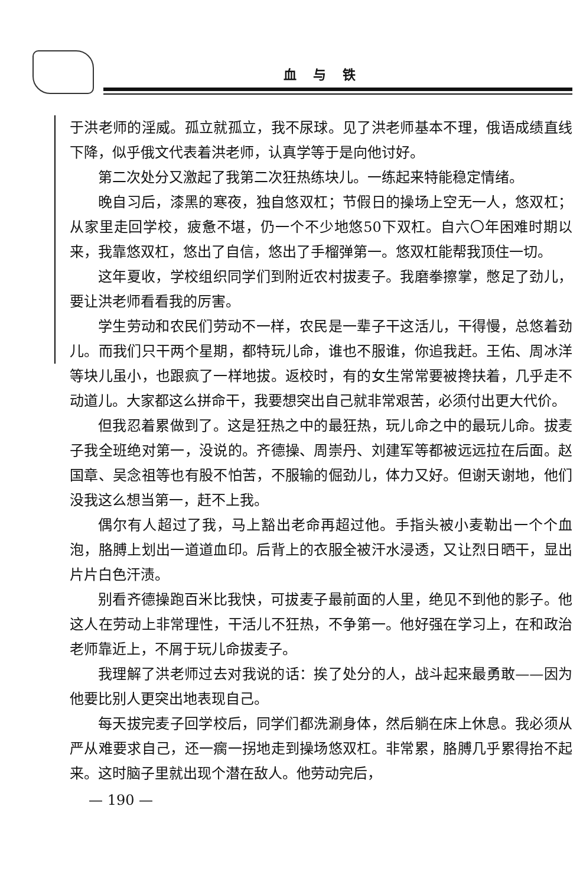血与铁
于洪老师的淫威。孤立就孤立，我不尿球。见了洪老师基本不理，俄语成绩直线下降，似乎俄文代表着洪老师，认真学等于是向他讨好。
第二次处分又激起了我第二次狂热练块儿。一练起来特能稳定情绪。
晚自习后，漆黑的寒夜，独自悠双杠；节假日的操场上空无一人，悠双杠；从家里走回学校，疲惫不堪，仍一个不少地悠50下双杠。自六〇年困难时期以来，我靠悠双杠，悠出了自信，悠出了手榴弹第一。悠双杠能帮我顶住一切。
这年夏收，学校组织同学们到附近农村拔麦子。我磨拳擦掌，憋足了劲儿，要让洪老师看看我的厉害。
学生劳动和农民们劳动不一样，农民是一辈子干这活儿，干得慢，总悠着劲儿。而我们只干两个星期，都特玩儿命，谁也不服谁，你追我赶。王佑、周冰洋等块儿虽小，也跟疯了一样地拔。返校时，有的女生常常要被搀扶着，几乎走不动道儿。大家都这么拼命干，我要想突出自己就非常艰苦，必须付出更大代价。
但我忍着累做到了。这是狂热之中的最狂热，玩儿命之中的最玩儿命。拔麦子我全班绝对第一，没说的。齐德操、周崇丹、刘建军等都被远远拉在后面。赵国章、吴念祖等也有股不怕苦，不服输的倔劲儿，体力又好。但谢天谢地，他们没我这么想当第一，赶不上我。
偶尔有人超过了我，马上豁出老命再超过他。手指头被小麦勒出一个个血泡，胳膊上划出一道道血印。后背上的衣服全被汗水浸透，又让烈日晒干，显出片片白色汗渍。
别看齐德操跑百米比我快，可拔麦子最前面的人里，绝见不到他的影子。他这人在劳动上非常理性，干活儿不狂热，不争第一。他好强在学习上，在和政治老师靠近上，不屑于玩儿命拔麦子。
我理解了洪老师过去对我说的话：挨了处分的人，战斗起来最勇敢——因为他要比别人更突出地表现自己。
每天拔完麦子回学校后，同学们都洗涮身体，然后躺在床上休息。我必须从严从难要求自己，还一瘸一拐地走到操场悠双杠。非常累，胳膊几乎累得抬不起来。这时脑子里就出现个潜在敌人。他劳动完后，
— 190 —